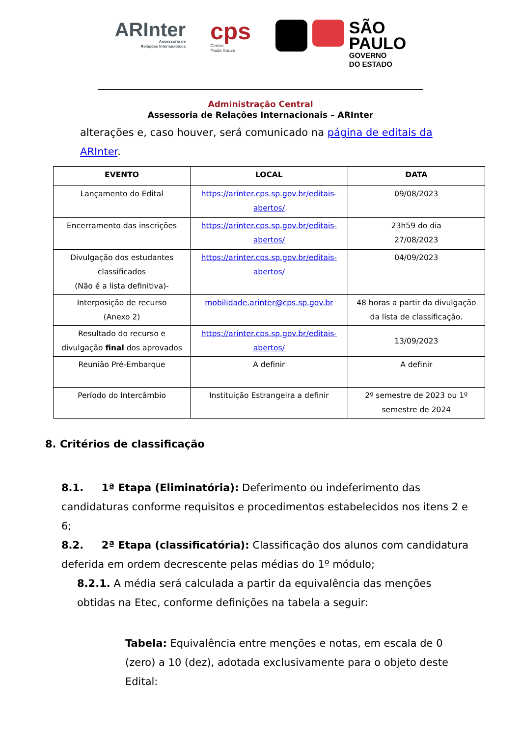ARInter
Assessoria de
Relações Internacionais
cps
Centro
Paula Souza
SÃO
PAULO
GOVERNO
DO ESTADO
Administração Central
Assessoria de Relações Internacionais – ARInter
alterações e, caso houver, será comunicado na página de editais da ARInter.
| EVENTO | LOCAL | DATA |
| --- | --- | --- |
| Lançamento do Edital | https://arinter.cps.sp.gov.br/editais-abertos/ | 09/08/2023 |
| Encerramento das inscrições | https://arinter.cps.sp.gov.br/editais-abertos/ | 23h59 do dia 27/08/2023 |
| Divulgação dos estudantes classificados (Não é a lista definitiva)- | https://arinter.cps.sp.gov.br/editais-abertos/ | 04/09/2023 |
| Interposição de recurso (Anexo 2) | mobilidade.arinter@cps.sp.gov.br | 48 horas a partir da divulgação da lista de classificação. |
| Resultado do recurso e divulgação final dos aprovados | https://arinter.cps.sp.gov.br/editais-abertos/ | 13/09/2023 |
| Reunião Pré-Embarque | A definir | A definir |
| Período do Intercâmbio | Instituição Estrangeira a definir | 2º semestre de 2023 ou 1º semestre de 2024 |
8. Critérios de classificação
8.1. 1ª Etapa (Eliminatória): Deferimento ou indeferimento das candidaturas conforme requisitos e procedimentos estabelecidos nos itens 2 e 6;
8.2. 2ª Etapa (classificatória): Classificação dos alunos com candidatura deferida em ordem decrescente pelas médias do 1º módulo;
8.2.1. A média será calculada a partir da equivalência das menções obtidas na Etec, conforme definições na tabela a seguir:
Tabela: Equivalência entre menções e notas, em escala de 0 (zero) a 10 (dez), adotada exclusivamente para o objeto deste Edital: